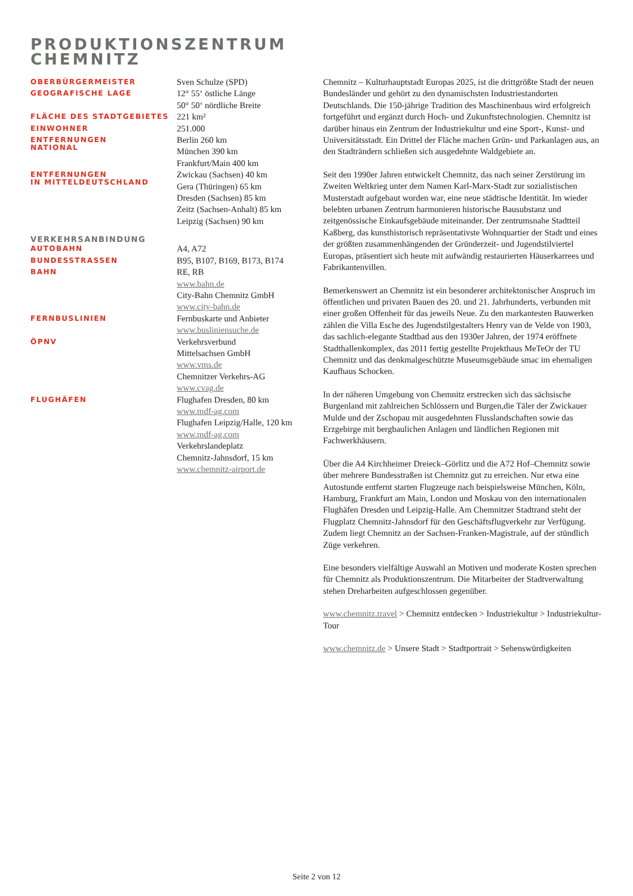PRODUKTIONSZENTRUM
CHEMNITZ
| OBERBÜRGERMEISTER | Sven Schulze (SPD) |
| GEOGRAFISCHE LAGE | 12° 55‘ östliche Länge 50° 50‘ nördliche Breite |
| FLÄCHE DES STADTGEBIETES | 221 km² |
| EINWOHNER | 251.000 |
| ENTFERNUNGEN NATIONAL | Berlin 260 km München 390 km Frankfurt/Main 400 km |
| ENTFERNUNGEN IN MITTELDEUTSCHLAND | Zwickau (Sachsen) 40 km Gera (Thüringen) 65 km Dresden (Sachsen) 85 km Zeitz (Sachsen-Anhalt) 85 km Leipzig (Sachsen) 90 km |
| VERKEHRSANBINDUNG | |
| AUTOBAHN | A4, A72 |
| BUNDESSTRASSEN | B95, B107, B169, B173, B174 |
| BAHN | RE, RB www.bahn.de City-Bahn Chemnitz GmbH www.city-bahn.de |
| FERNBUSLINIEN | Fernbuskarte und Anbieter www.busliniensuche.de |
| ÖPNV | Verkehrsverbund Mittelsachsen GmbH www.vms.de Chemnitzer Verkehrs-AG www.cvag.de |
| FLUGHÄFEN | Flughafen Dresden, 80 km www.mdf-ag.com Flughafen Leipzig/Halle, 120 km www.mdf-ag.com Verkehrslandeplatz Chemnitz-Jahnsdorf, 15 km www.chemnitz-airport.de |
Chemnitz – Kulturhauptstadt Europas 2025, ist die drittgrößte Stadt der neuen Bundesländer und gehört zu den dynamischsten Industriestandorten Deutschlands. Die 150-jährige Tradition des Maschinenbaus wird erfolgreich fortgeführt und ergänzt durch Hoch- und Zukunftstechnologien. Chemnitz ist darüber hinaus ein Zentrum der Industriekultur und eine Sport-, Kunst- und Universitätsstadt. Ein Drittel der Fläche machen Grün- und Parkanlagen aus, an den Stadträndern schließen sich ausgedehnte Waldgebiete an.
Seit den 1990er Jahren entwickelt Chemnitz, das nach seiner Zerstörung im Zweiten Weltkrieg unter dem Namen Karl-Marx-Stadt zur sozialistischen Musterstadt aufgebaut worden war, eine neue städtische Identität. Im wieder belebten urbanen Zentrum harmonieren historische Bausubstanz und zeitgenössische Einkaufsgebäude miteinander. Der zentrumsnahe Stadtteil Kaßberg, das kunsthistorisch repräsentativste Wohnquartier der Stadt und eines der größten zusammenhängenden der Gründerzeit- und Jugendstilviertel Europas, präsentiert sich heute mit aufwändig restaurierten Häuserkarrees und Fabrikantenvillen.
Bemerkenswert an Chemnitz ist ein besonderer architektonischer Anspruch im öffentlichen und privaten Bauen des 20. und 21. Jahrhunderts, verbunden mit einer großen Offenheit für das jeweils Neue. Zu den markantesten Bauwerken zählen die Villa Esche des Jugendstilgestalters Henry van de Velde von 1903, das sachlich-elegante Stadtbad aus den 1930er Jahren, der 1974 eröffnete Stadthallenkomplex, das 2011 fertig gestellte Projekthaus MeTeOr der TU Chemnitz und das denkmalgeschützte Museumsgebäude smac im ehemaligen Kaufhaus Schocken.
In der näheren Umgebung von Chemnitz erstrecken sich das sächsische Burgenland mit zahlreichen Schlössern und Burgen,die Täler der Zwickauer Mulde und der Zschopau mit ausgedehnten Flusslandschaften sowie das Erzgebirge mit bergbaulichen Anlagen und ländlichen Regionen mit Fachwerkhäusern.
Über die A4 Kirchheimer Dreieck–Görlitz und die A72 Hof–Chemnitz sowie über mehrere Bundesstraßen ist Chemnitz gut zu erreichen. Nur etwa eine Autostunde entfernt starten Flugzeuge nach beispielsweise München, Köln, Hamburg, Frankfurt am Main, London und Moskau von den internationalen Flughäfen Dresden und Leipzig-Halle. Am Chemnitzer Stadtrand steht der Flugplatz Chemnitz-Jahnsdorf für den Geschäftsflugverkehr zur Verfügung. Zudem liegt Chemnitz an der Sachsen-Franken-Magistrale, auf der stündlich Züge verkehren.
Eine besonders vielfältige Auswahl an Motiven und moderate Kosten sprechen für Chemnitz als Produktionszentrum. Die Mitarbeiter der Stadtverwaltung stehen Dreharbeiten aufgeschlossen gegenüber.
www.chemnitz.travel > Chemnitz entdecken > Industriekultur > Industriekultur-Tour
www.chemnitz.de > Unsere Stadt > Stadtportrait > Sehenswürdigkeiten
Seite 2 von 12